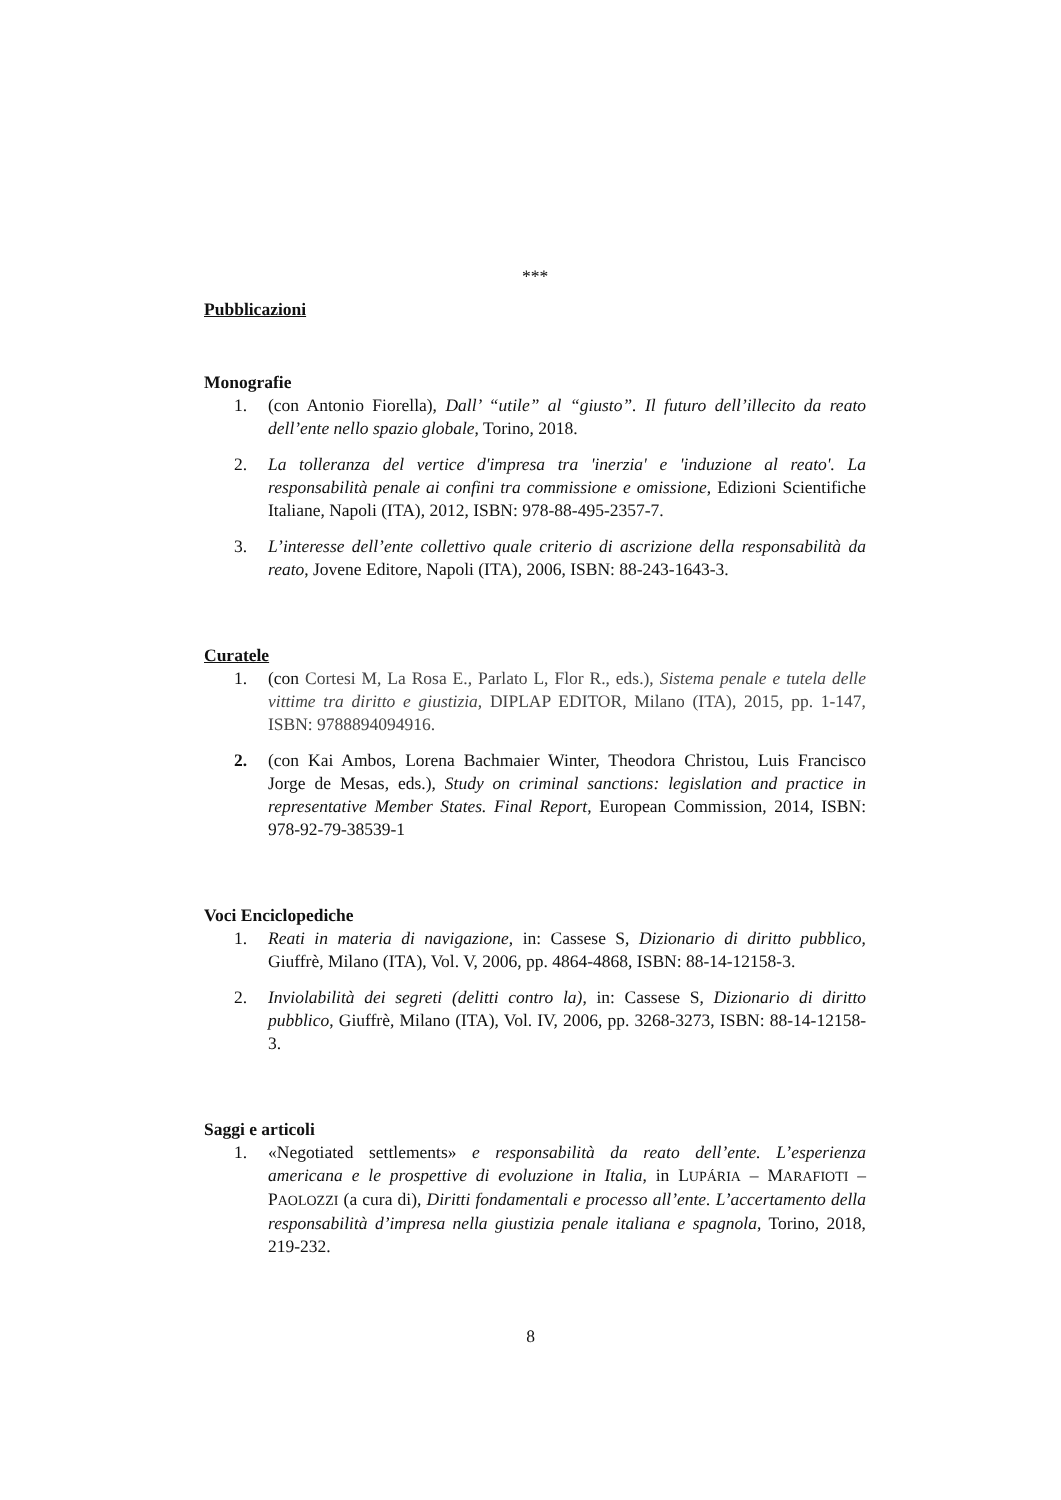***
Pubblicazioni
Monografie
1. (con Antonio Fiorella), Dall’ “utile” al “giusto”. Il futuro dell’illecito da reato dell’ente nello spazio globale, Torino, 2018.
2. La tolleranza del vertice d'impresa tra 'inerzia' e 'induzione al reato'. La responsabilità penale ai confini tra commissione e omissione, Edizioni Scientifiche Italiane, Napoli (ITA), 2012, ISBN: 978-88-495-2357-7.
3. L’interesse dell’ente collettivo quale criterio di ascrizione della responsabilità da reato, Jovene Editore, Napoli (ITA), 2006, ISBN: 88-243-1643-3.
Curatele
1. (con Cortesi M, La Rosa E., Parlato L, Flor R., eds.), Sistema penale e tutela delle vittime tra diritto e giustizia, DIPLAP EDITOR, Milano (ITA), 2015, pp. 1-147, ISBN: 9788894094916.
2. (con Kai Ambos, Lorena Bachmaier Winter, Theodora Christou, Luis Francisco Jorge de Mesas, eds.), Study on criminal sanctions: legislation and practice in representative Member States. Final Report, European Commission, 2014, ISBN: 978-92-79-38539-1
Voci Enciclopediche
1. Reati in materia di navigazione, in: Cassese S, Dizionario di diritto pubblico, Giuffrè, Milano (ITA), Vol. V, 2006, pp. 4864-4868, ISBN: 88-14-12158-3.
2. Inviolabilità dei segreti (delitti contro la), in: Cassese S, Dizionario di diritto pubblico, Giuffrè, Milano (ITA), Vol. IV, 2006, pp. 3268-3273, ISBN: 88-14-12158-3.
Saggi e articoli
1. «Negotiated settlements» e responsabilità da reato dell’ente. L’esperienza americana e le prospettive di evoluzione in Italia, in LUPÁRIA – MARAFIOTI – PAOLOZZI (a cura di), Diritti fondamentali e processo all’ente. L’accertamento della responsabilità d’impresa nella giustizia penale italiana e spagnola, Torino, 2018, 219-232.
8